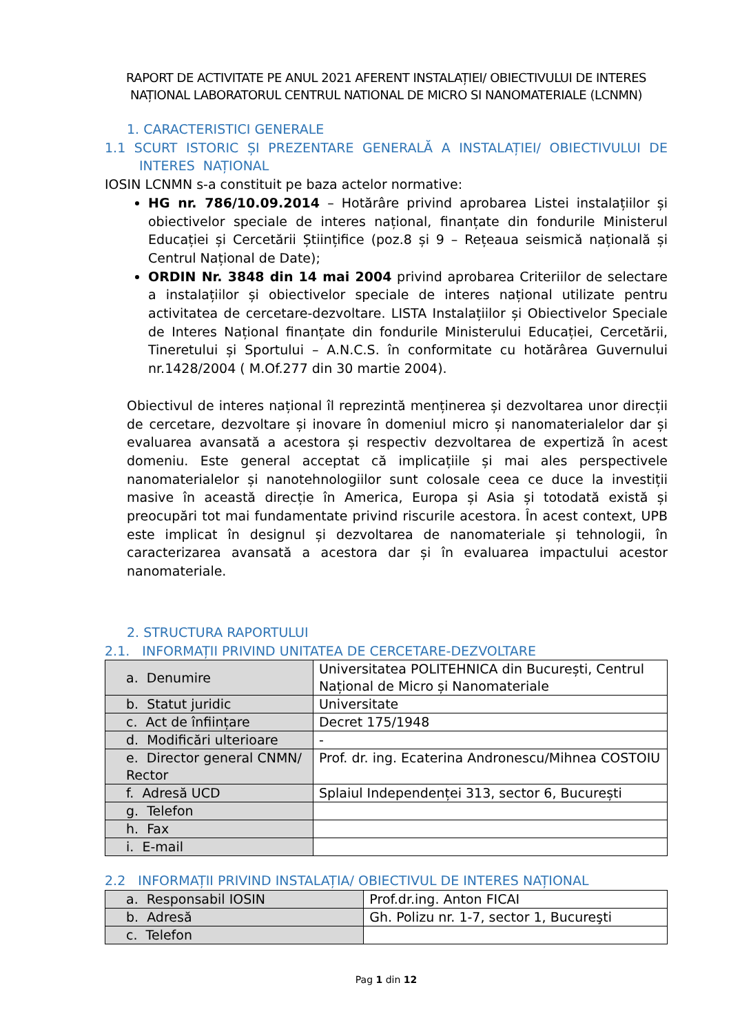RAPORT DE ACTIVITATE PE ANUL 2021 AFERENT INSTALAȚIEI/ OBIECTIVULUI DE INTERES NAȚIONAL LABORATORUL CENTRUL NATIONAL DE MICRO SI NANOMATERIALE (LCNMN)
1. CARACTERISTICI GENERALE
1.1 SCURT ISTORIC ȘI PREZENTARE GENERALĂ A INSTALAȚIEI/ OBIECTIVULUI DE INTERES NAȚIONAL
IOSIN LCNMN s-a constituit pe baza actelor normative:
HG nr. 786/10.09.2014 – Hotărâre privind aprobarea Listei instalațiilor și obiectivelor speciale de interes național, finanțate din fondurile Ministerul Educației și Cercetării Științifice (poz.8 și 9 – Rețeaua seismică națională și Centrul Național de Date);
ORDIN Nr. 3848 din 14 mai 2004 privind aprobarea Criteriilor de selectare a instalațiilor și obiectivelor speciale de interes național utilizate pentru activitatea de cercetare-dezvoltare. LISTA Instalațiilor și Obiectivelor Speciale de Interes Național finanțate din fondurile Ministerului Educației, Cercetării, Tineretului și Sportului – A.N.C.S. în conformitate cu hotărârea Guvernului nr.1428/2004 ( M.Of.277 din 30 martie 2004).
Obiectivul de interes național îl reprezintă menținerea și dezvoltarea unor direcții de cercetare, dezvoltare și inovare în domeniul micro și nanomaterialelor dar și evaluarea avansată a acestora și respectiv dezvoltarea de expertiză în acest domeniu. Este general acceptat că implicațiile și mai ales perspectivele nanomaterialelor și nanotehnologiilor sunt colosale ceea ce duce la investiții masive în această direcție în America, Europa și Asia și totodată există și preocupări tot mai fundamentate privind riscurile acestora. În acest context, UPB este implicat în designul și dezvoltarea de nanomateriale și tehnologii, în caracterizarea avansată a acestora dar și în evaluarea impactului acestor nanomateriale.
2. STRUCTURA RAPORTULUI
2.1. INFORMAȚII PRIVIND UNITATEA DE CERCETARE-DEZVOLTARE
| a. Denumire | Universitatea POLITEHNICA din București, Centrul Național de Micro și Nanomateriale |
| b. Statut juridic | Universitate |
| c. Act de înființare | Decret 175/1948 |
| d. Modificări ulterioare | - |
| e. Director general CNMN/ Rector | Prof. dr. ing. Ecaterina Andronescu/Mihnea COSTOIU |
| f. Adresă UCD | Splaiul Independenței 313, sector 6, București |
| g. Telefon | |
| h. Fax | |
| i. E-mail | |
2.2 INFORMAȚII PRIVIND INSTALAȚIA/ OBIECTIVUL DE INTERES NAȚIONAL
| a. Responsabil IOSIN | Prof.dr.ing. Anton FICAI |
| b. Adresă | Gh. Polizu nr. 1-7, sector 1, Bucureşti |
| c. Telefon | |
Pag 1 din 12